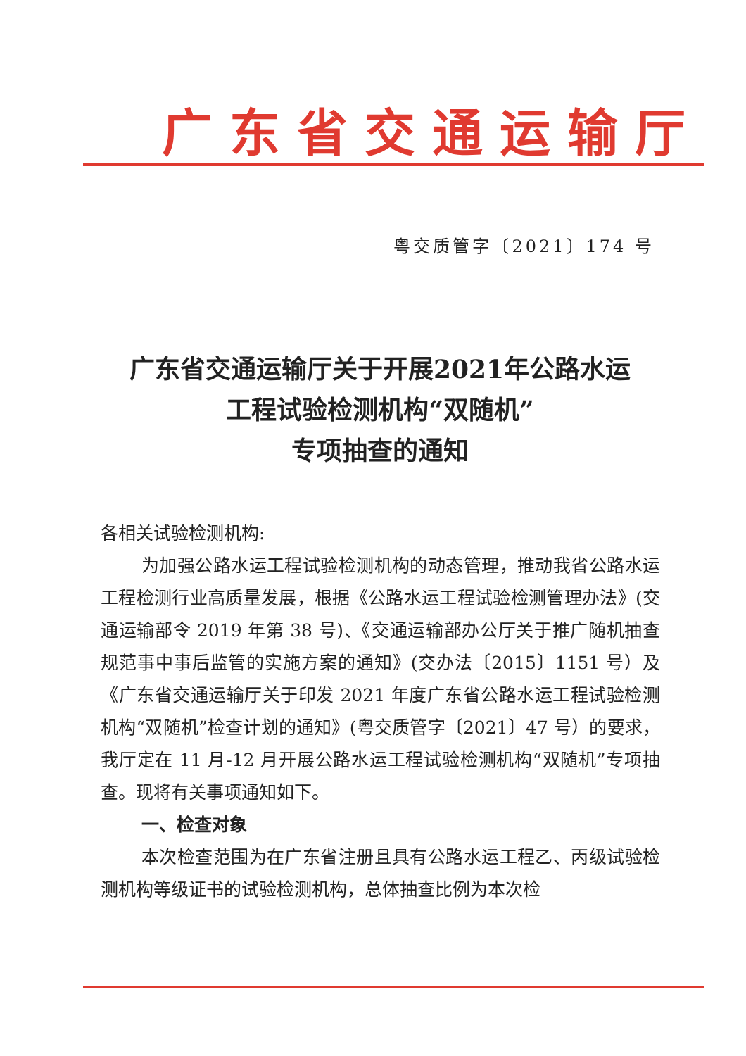广东省交通运输厅
粤交质管字〔2021〕174 号
广东省交通运输厅关于开展2021年公路水运
工程试验检测机构“双随机”
专项抽查的通知
各相关试验检测机构:
为加强公路水运工程试验检测机构的动态管理，推动我省公路水运工程检测行业高质量发展，根据《公路水运工程试验检测管理办法》(交通运输部令 2019 年第 38 号)、《交通运输部办公厅关于推广随机抽查规范事中事后监管的实施方案的通知》(交办法〔2015〕1151 号）及《广东省交通运输厅关于印发 2021 年度广东省公路水运工程试验检测机构“双随机”检查计划的通知》(粤交质管字〔2021〕47 号）的要求，我厅定在 11 月-12 月开展公路水运工程试验检测机构“双随机”专项抽查。现将有关事项通知如下。
一、检查对象
本次检查范围为在广东省注册且具有公路水运工程乙、丙级试验检测机构等级证书的试验检测机构，总体抽查比例为本次检